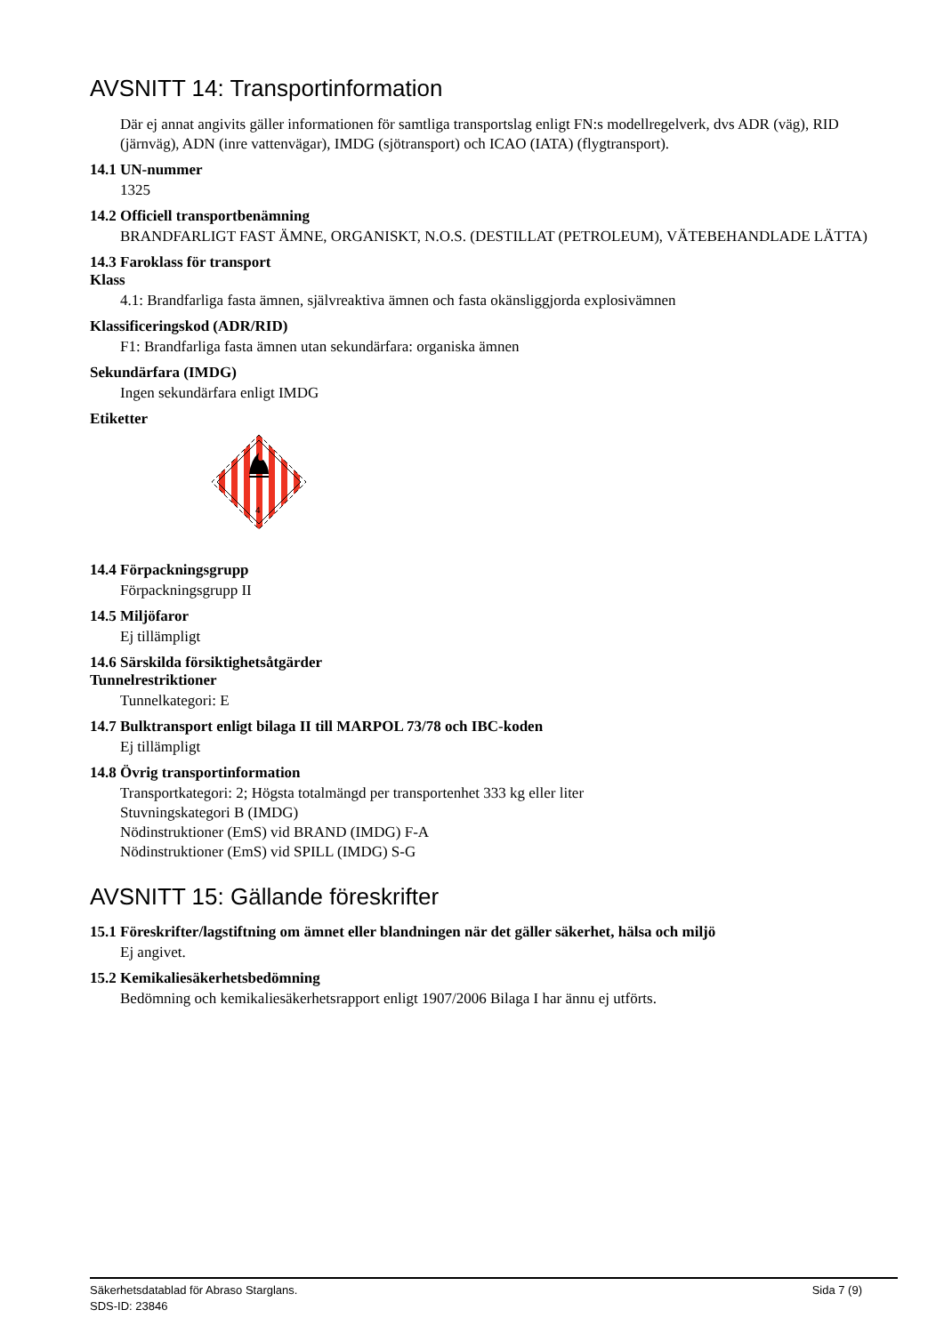AVSNITT 14: Transportinformation
Där ej annat angivits gäller informationen för samtliga transportslag enligt FN:s modellregelverk, dvs ADR (väg), RID (järnväg), ADN (inre vattenvägar), IMDG (sjötransport) och ICAO (IATA) (flygtransport).
14.1 UN-nummer
1325
14.2 Officiell transportbenämning
BRANDFARLIGT FAST ÄMNE, ORGANISKT, N.O.S. (DESTILLAT (PETROLEUM), VÄTEBEHANDLADE LÄTTA)
14.3 Faroklass för transport
Klass
4.1: Brandfarliga fasta ämnen, självreaktiva ämnen och fasta okänsliggjorda explosivämnen
Klassificeringskod (ADR/RID)
F1: Brandfarliga fasta ämnen utan sekundärfara: organiska ämnen
Sekundärfara (IMDG)
Ingen sekundärfara enligt IMDG
Etiketter
4
14.4 Förpackningsgrupp
Förpackningsgrupp II
14.5 Miljöfaror
Ej tillämpligt
14.6 Särskilda försiktighetsåtgärder
Tunnelrestriktioner
Tunnelkategori: E
14.7 Bulktransport enligt bilaga II till MARPOL 73/78 och IBC-koden
Ej tillämpligt
14.8 Övrig transportinformation
Transportkategori: 2; Högsta totalmängd per transportenhet 333 kg eller liter
Stuvningskategori B (IMDG)
Nödinstruktioner (EmS) vid BRAND (IMDG) F-A
Nödinstruktioner (EmS) vid SPILL (IMDG) S-G
AVSNITT 15: Gällande föreskrifter
15.1 Föreskrifter/lagstiftning om ämnet eller blandningen när det gäller säkerhet, hälsa och miljö
Ej angivet.
15.2 Kemikaliesäkerhetsbedömning
Bedömning och kemikaliesäkerhetsrapport enligt 1907/2006 Bilaga I har ännu ej utförts.
Sida 7 (9) Säkerhetsdatablad för Abraso Starglans.
SDS-ID: 23846